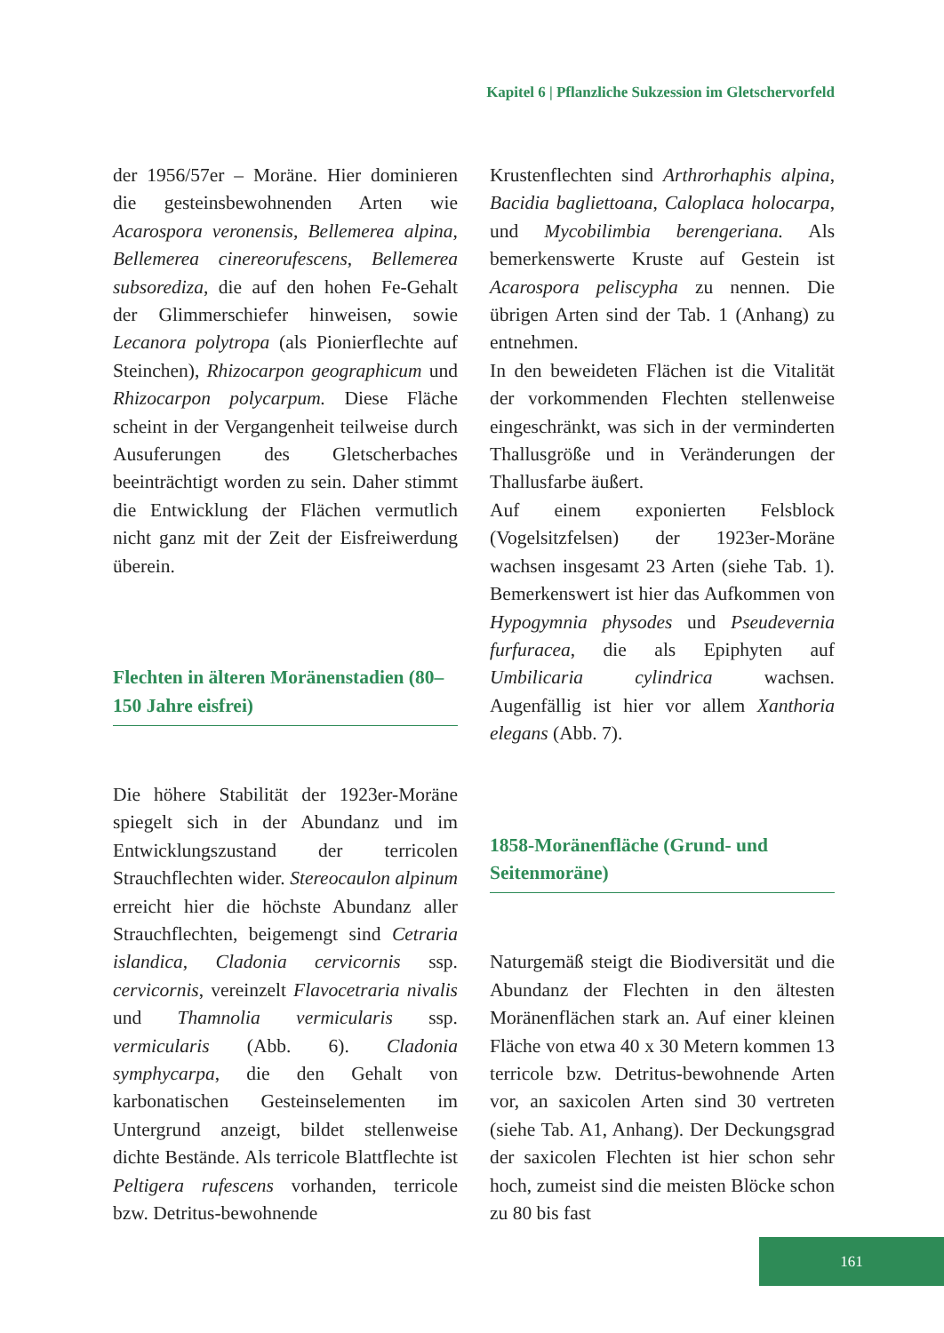Kapitel 6 | Pflanzliche Sukzession im Gletschervorfeld
der 1956/57er – Moräne. Hier dominieren die gesteinsbewohnenden Arten wie Acarospora veronensis, Bellemerea alpina, Bellemerea cinereorufescens, Bellemerea subsorediza, die auf den hohen Fe-Gehalt der Glimmerschiefer hinweisen, sowie Lecanora polytropa (als Pionierflechte auf Steinchen), Rhizocarpon geographicum und Rhizocarpon polycarpum. Diese Fläche scheint in der Vergangenheit teilweise durch Ausuferungen des Gletscherbaches beeinträchtigt worden zu sein. Daher stimmt die Entwicklung der Flächen vermutlich nicht ganz mit der Zeit der Eisfreiwerdung überein.
Flechten in älteren Moränenstadien (80–150 Jahre eisfrei)
Die höhere Stabilität der 1923er-Moräne spiegelt sich in der Abundanz und im Entwicklungszustand der terricolen Strauchflechten wider. Stereocaulon alpinum erreicht hier die höchste Abundanz aller Strauchflechten, beigemengt sind Cetraria islandica, Cladonia cervicornis ssp. cervicornis, vereinzelt Flavocetraria nivalis und Thamnolia vermicularis ssp. vermicularis (Abb. 6). Cladonia symphycarpa, die den Gehalt von karbonatischen Gesteinselementen im Untergrund anzeigt, bildet stellenweise dichte Bestände. Als terricole Blattflechte ist Peltigera rufescens vorhanden, terricole bzw. Detritus-bewohnende
Krustenflechten sind Arthrorhaphis alpina, Bacidia bagliettoana, Caloplaca holocarpa, und Mycobilimbia berengeriana. Als bemerkenswerte Kruste auf Gestein ist Acarospora peliscypha zu nennen. Die übrigen Arten sind der Tab. 1 (Anhang) zu entnehmen.
In den beweideten Flächen ist die Vitalität der vorkommenden Flechten stellenweise eingeschränkt, was sich in der verminderten Thallusgröße und in Veränderungen der Thallusfarbe äußert.
Auf einem exponierten Felsblock (Vogelsitzfelsen) der 1923er-Moräne wachsen insgesamt 23 Arten (siehe Tab. 1). Bemerkenswert ist hier das Aufkommen von Hypogymnia physodes und Pseudevernia furfuracea, die als Epiphyten auf Umbilicaria cylindrica wachsen. Augenfällig ist hier vor allem Xanthoria elegans (Abb. 7).
1858-Moränenfläche (Grund- und Seitenmoräne)
Naturgemäß steigt die Biodiversität und die Abundanz der Flechten in den ältesten Moränenflächen stark an. Auf einer kleinen Fläche von etwa 40 x 30 Metern kommen 13 terricole bzw. Detritus-bewohnende Arten vor, an saxicolen Arten sind 30 vertreten (siehe Tab. A1, Anhang). Der Deckungsgrad der saxicolen Flechten ist hier schon sehr hoch, zumeist sind die meisten Blöcke schon zu 80 bis fast
161